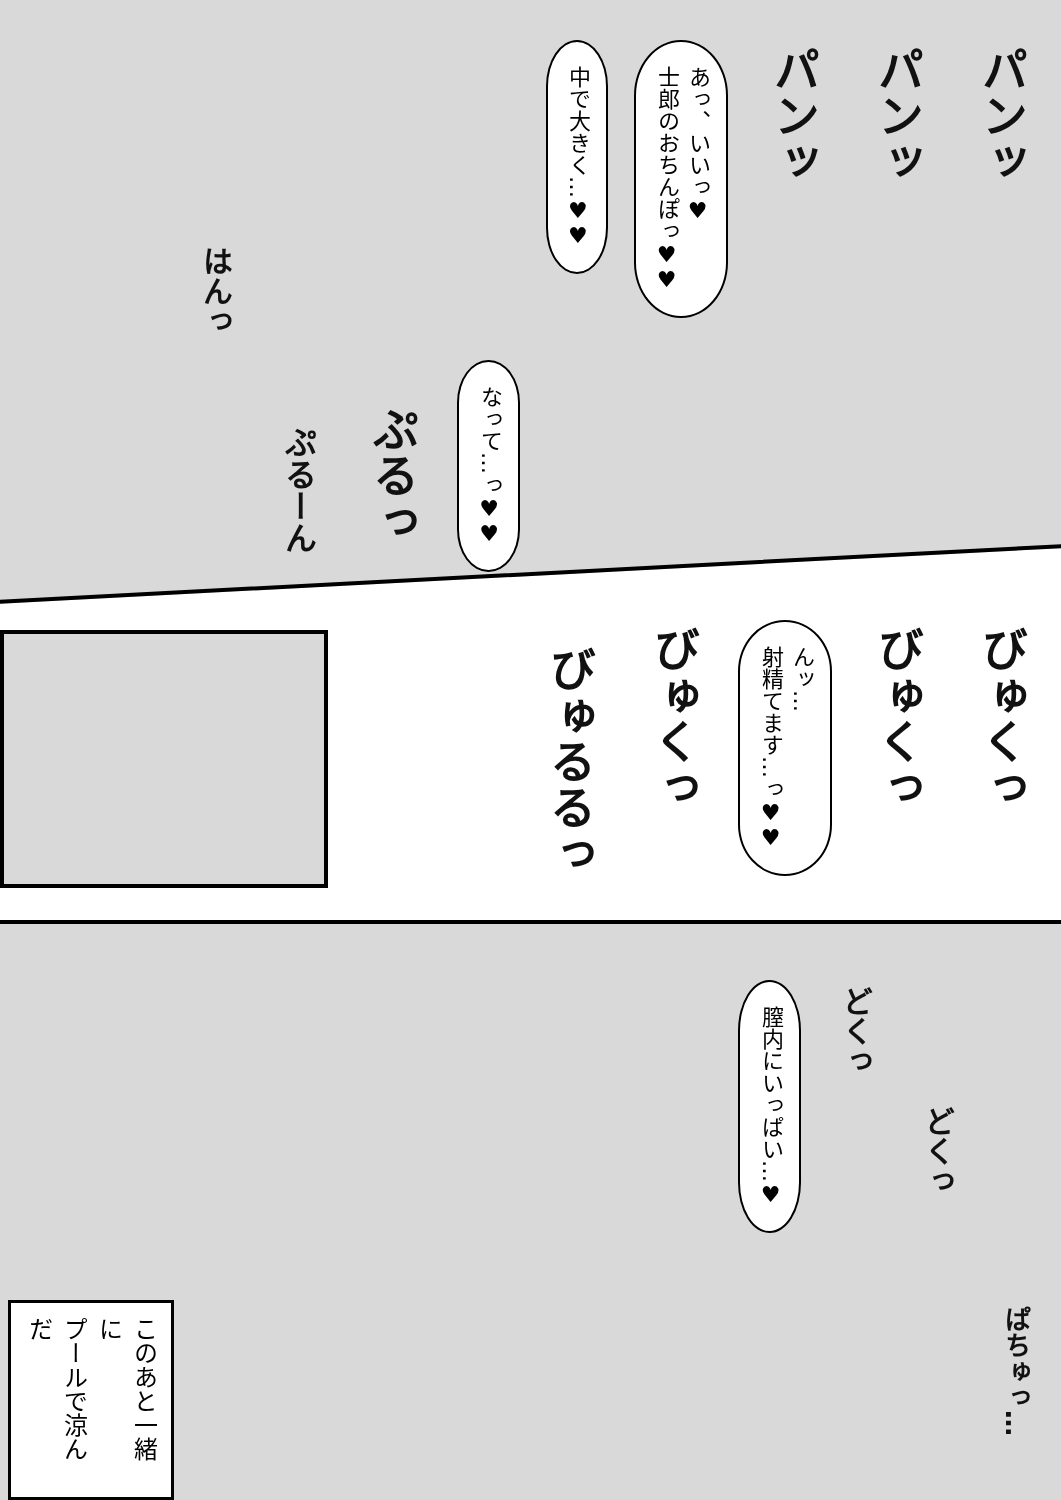パンッ
パンッ
パンッ
あっ、いいっ♥
士郎のおちんぽっ♥♥
中で大きく…♥♥
なって…っ♥♥
ぷるっ
ぷるーん
はんっ
びゅくっ
びゅくっ
んッ…
射精てます…っ♥♥
びゅくっ
びゅるるっ
ぱちゅっ…
どくっ
どくっ
膣内にいっぱい…♥
このあと一緒に
プールで涼んだ